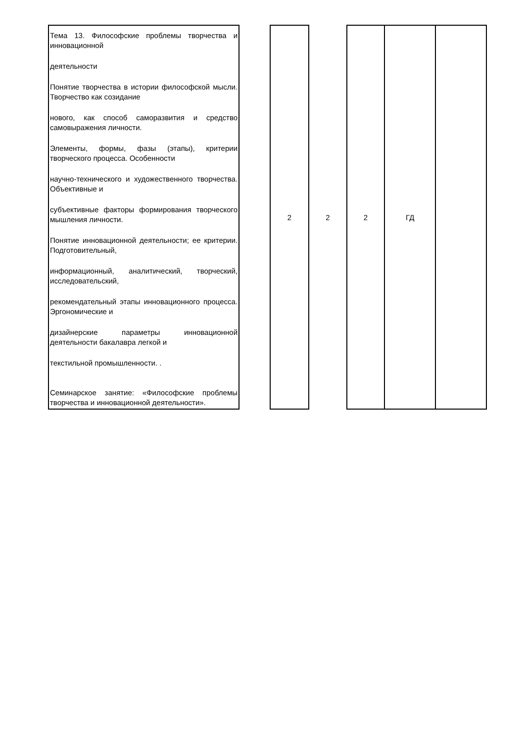| Тема 13. Философские проблемы творчества и инновационной деятельности Понятие творчества в истории философской мысли. Творчество как созидание нового, как способ саморазвития и средство самовыражения личности. Элементы, формы, фазы (этапы), критерии творческого процесса. Особенности научно-технического и художественного творчества. Объективные и субъективные факторы формирования творческого мышления личности. Понятие инновационной деятельности; ее критерии. Подготовительный, информационный, аналитический, творческий, исследовательский, рекомендательный этапы инновационного процесса. Эргономические и дизайнерские параметры инновационной деятельности бакалавра легкой и текстильной промышленности. . Семинарское занятие: «Философские проблемы творчества и инновационной деятельности». | | 2 | 2 | 2 | ГД | |